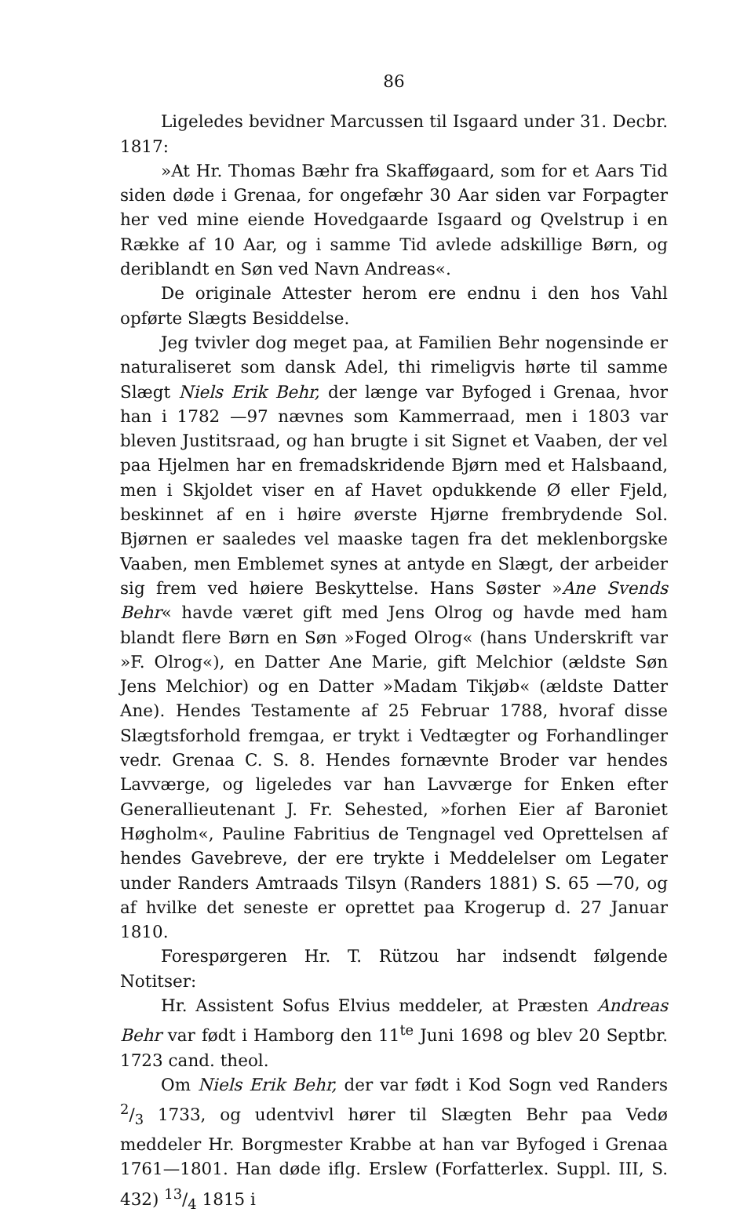86
Ligeledes bevidner Marcussen til Isgaard under 31. Decbr. 1817:
»At Hr. Thomas Bæhr fra Skafføgaard, som for et Aars Tid siden døde i Grenaa, for ongefæhr 30 Aar siden var Forpagter her ved mine eiende Hovedgaarde Isgaard og Qvelstrup i en Række af 10 Aar, og i samme Tid avlede adskillige Børn, og deriblandt en Søn ved Navn Andreas«.
De originale Attester herom ere endnu i den hos Vahl opførte Slægts Besiddelse.
Jeg tvivler dog meget paa, at Familien Behr nogensinde er naturaliseret som dansk Adel, thi rimeligvis hørte til samme Slægt Niels Erik Behr, der længe var Byfoged i Grenaa, hvor han i 1782 —97 nævnes som Kammerraad, men i 1803 var bleven Justitsraad, og han brugte i sit Signet et Vaaben, der vel paa Hjelmen har en fremadskridende Bjørn med et Halsbaand, men i Skjoldet viser en af Havet opdukkende Ø eller Fjeld, beskinnet af en i høire øverste Hjørne frembrydende Sol. Bjørnen er saaledes vel maaske tagen fra det meklenborgske Vaaben, men Emblemet synes at antyde en Slægt, der arbeider sig frem ved høiere Beskyttelse. Hans Søster »Ane Svends Behr« havde været gift med Jens Olrog og havde med ham blandt flere Børn en Søn »Foged Olrog« (hans Underskrift var »F. Olrog«), en Datter Ane Marie, gift Melchior (ældste Søn Jens Melchior) og en Datter »Madam Tikjøb« (ældste Datter Ane). Hendes Testamente af 25 Februar 1788, hvoraf disse Slægtsforhold fremgaa, er trykt i Vedtægter og Forhandlinger vedr. Grenaa C. S. 8. Hendes fornævnte Broder var hendes Lavværge, og ligeledes var han Lavværge for Enken efter Generallieutenant J. Fr. Sehested, »forhen Eier af Baroniet Høgholm«, Pauline Fabritius de Tengnagel ved Oprettelsen af hendes Gavebreve, der ere trykte i Meddelelser om Legater under Randers Amtraads Tilsyn (Randers 1881) S. 65 —70, og af hvilke det seneste er oprettet paa Krogerup d. 27 Januar 1810.
Forespørgeren Hr. T. Rützou har indsendt følgende Notitser:
Hr. Assistent Sofus Elvius meddeler, at Præsten Andreas Behr var født i Hamborg den 11<sup>te</sup> Juni 1698 og blev 20 Septbr. 1723 cand. theol.
Om Niels Erik Behr, der var født i Kod Sogn ved Randers 2/3 1733, og udentvivl hører til Slægten Behr paa Vedø meddeler Hr. Borgmester Krabbe at han var Byfoged i Grenaa 1761—1801. Han døde iflg. Erslew (Forfatterlex. Suppl. III, S. 432) 13/4 1815 i